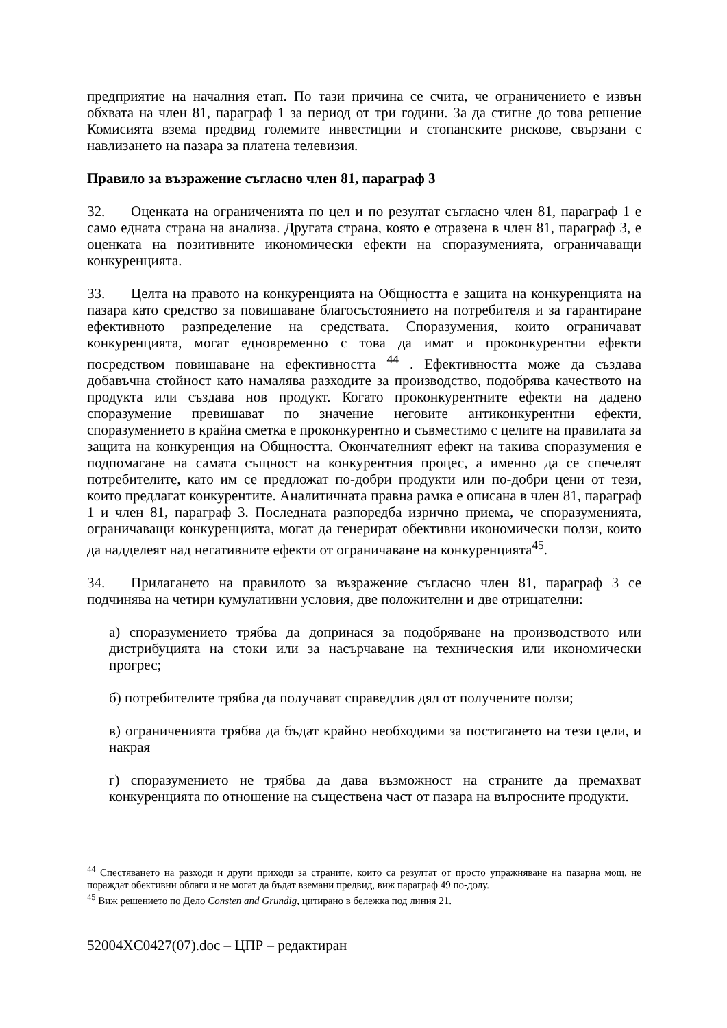предприятие на началния етап. По тази причина се счита, че ограничението е извън обхвата на член 81, параграф 1 за период от три години. За да стигне до това решение Комисията взема предвид големите инвестиции и стопанските рискове, свързани с навлизането на пазара за платена телевизия.
Правило за възражение съгласно член 81, параграф 3
32. Оценката на ограниченията по цел и по резултат съгласно член 81, параграф 1 е само едната страна на анализа. Другата страна, която е отразена в член 81, параграф 3, е оценката на позитивните икономически ефекти на споразуменията, ограничаващи конкуренцията.
33. Целта на правото на конкуренцията на Общността е защита на конкуренцията на пазара като средство за повишаване благосъстоянието на потребителя и за гарантиране ефективното разпределение на средствата. Споразумения, които ограничават конкуренцията, могат едновременно с това да имат и проконкурентни ефекти посредством повишаване на ефективността <sup>44</sup> . Ефективността може да създава добавъчна стойност като намалява разходите за производство, подобрява качеството на продукта или създава нов продукт. Когато проконкурентните ефекти на дадено споразумение превишават по значение неговите антиконкурентни ефекти, споразумението в крайна сметка е проконкурентно и съвместимо с целите на правилата за защита на конкуренция на Общността. Окончателният ефект на такива споразумения е подпомагане на самата същност на конкурентния процес, а именно да се спечелят потребителите, като им се предложат по-добри продукти или по-добри цени от тези, които предлагат конкурентите. Аналитичната правна рамка е описана в член 81, параграф 1 и член 81, параграф 3. Последната разпоредба изрично приема, че споразуменията, ограничаващи конкуренцията, могат да генерират обективни икономически ползи, които да надделеят над негативните ефекти от ограничаване на конкуренцията<sup>45</sup>.
34. Прилагането на правилото за възражение съгласно член 81, параграф 3 се подчинява на четири кумулативни условия, две положителни и две отрицателни:
а) споразумението трябва да допринася за подобряване на производството или дистрибуцията на стоки или за насърчаване на техническия или икономически прогрес;
б) потребителите трябва да получават справедлив дял от получените ползи;
в) ограниченията трябва да бъдат крайно необходими за постигането на тези цели, и накрая
г) споразумението не трябва да дава възможност на страните да премахват конкуренцията по отношение на съществена част от пазара на въпросните продукти.
<sup>44</sup> Спестяването на разходи и други приходи за страните, които са резултат от просто упражняване на пазарна мощ, не пораждат обективни облаги и не могат да бъдат вземани предвид, виж параграф 49 по-долу.
<sup>45</sup> Виж решението по Дело Consten and Grundig, цитирано в бележка под линия 21.
52004XC0427(07).doc – ЦПР – редактиран